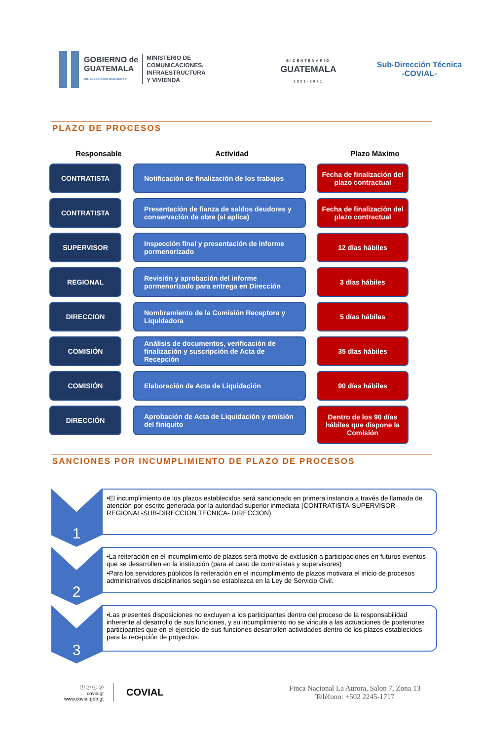GOBIERNO de
GUATEMALA
DR. ALEJANDRO GIAMMATTEI
MINISTERIO DE
COMUNICACIONES,
INFRAESTRUCTURA
Y VIVIENDA
BICENTENARIO
GUATEMALA
1821-2021
Sub-Dirección Técnica
-COVIAL-
PLAZO DE PROCESOS
Responsable Actividad Plazo Máximo
CONTRATISTA Notificación de finalización de los trabajos
Fecha de finalización del plazo contractual
CONTRATISTA Presentación de fianza de saldos deudores y conservación de obra (si aplica)
Fecha de finalización del plazo contractual
SUPERVISOR Inspección final y presentación de informe pormenorizado
12 días hábiles
REGIONAL Revisión y aprobación del informe pormenorizado para entrega en Dirección
3 días hábiles
DIRECCION Nombramiento de la Comisión Receptora y Liquidadora
5 días hábiles
COMISIÓN Análisis de documentos, verificación de finalización y suscripción de Acta de Recepción
35 días hábiles
COMISIÓN Elaboración de Acta de Liquidación 90 días hábiles
DIRECCIÓN Aprobación de Acta de Liquidación y emisión del finiquito
Dentro de los 90 días hábiles que dispone la Comisión
SANCIONES POR INCUMPLIMIENTO DE PLAZO DE PROCESOS
1
•El incumplimiento de los plazos establecidos será sancionado en primera instancia a través de llamada de atención por escrito generada por la autoridad superior inmediata (CONTRATISTA-SUPERVISOR-REGIONAL-SUB-DIRECCION TECNICA- DIRECCION).
2
•La reiteración en el incumplimiento de plazos será motivo de exclusión a participaciones en futuros eventos que se desarrollen en la institución (para el caso de contratistas y supervisores)
•Para los servidores públicos la reiteración en el incumplimiento de plazos motivara el inicio de procesos administrativos disciplinarios según se establezca en la Ley de Servicio Civil.
3
•Las presentes disposiciones no excluyen a los participantes dentro del proceso de la responsabilidad inherente al desarrollo de sus funciones, y su incumplimiento no se vincula a las actuaciones de posteriores participantes que en el ejercicio de sus funciones desarrollen actividades dentro de los plazos establecidos para la recepción de proyectos.
ⓕ ⓣ ⓘ ⓨ
covialgt
www.covial.gob.gt
COVIAL
Finca Nacional La Aurora, Salon 7, Zona 13
Teléfono: +502 2245-1717